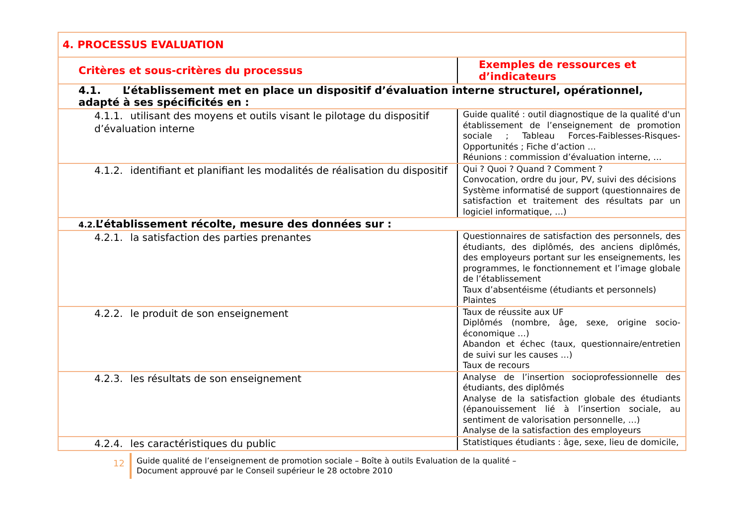| 4. PROCESSUS EVALUATION | |
| --- | --- |
| Critères et sous-critères du processus | Exemples de ressources et d’indicateurs |
| 4.1. L’établissement met en place un dispositif d’évaluation interne structurel, opérationnel, adapté à ses spécificités en : | |
| 4.1.1. utilisant des moyens et outils visant le pilotage du dispositif d’évaluation interne | Guide qualité : outil diagnostique de la qualité d'un établissement de l’enseignement de promotion sociale ; Tableau Forces-Faiblesses-Risques-Opportunités ; Fiche d’action … Réunions : commission d’évaluation interne, … |
| 4.1.2. identifiant et planifiant les modalités de réalisation du dispositif | Qui ? Quoi ? Quand ? Comment ? Convocation, ordre du jour, PV, suivi des décisions Système informatisé de support (questionnaires de satisfaction et traitement des résultats par un logiciel informatique, …) |
| 4.2. L’établissement récolte, mesure des données sur : | |
| 4.2.1. la satisfaction des parties prenantes | Questionnaires de satisfaction des personnels, des étudiants, des diplômés, des anciens diplômés, des employeurs portant sur les enseignements, les programmes, le fonctionnement et l’image globale de l’établissement Taux d’absentéisme (étudiants et personnels) Plaintes |
| 4.2.2. le produit de son enseignement | Taux de réussite aux UF Diplômés (nombre, âge, sexe, origine socio-économique …) Abandon et échec (taux, questionnaire/entretien de suivi sur les causes …) Taux de recours |
| 4.2.3. les résultats de son enseignement | Analyse de l’insertion socioprofessionnelle des étudiants, des diplômés Analyse de la satisfaction globale des étudiants (épanouissement lié à l’insertion sociale, au sentiment de valorisation personnelle, …) Analyse de la satisfaction des employeurs |
| 4.2.4. les caractéristiques du public | Statistiques étudiants : âge, sexe, lieu de domicile, |
12
Guide qualité de l’enseignement de promotion sociale – Boîte à outils Evaluation de la qualité –
Document approuvé par le Conseil supérieur le 28 octobre 2010